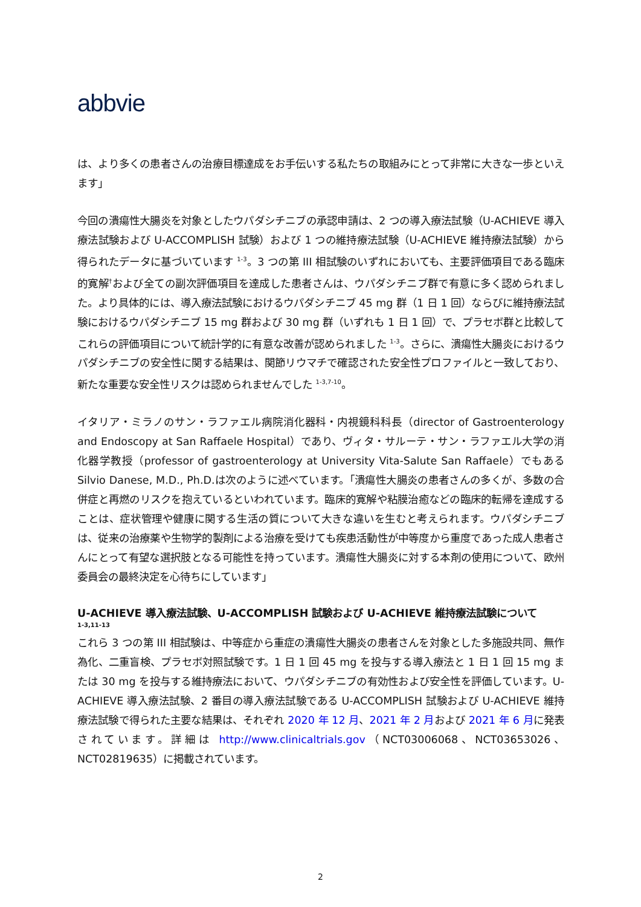abbvie
は、より多くの患者さんの治療目標達成をお手伝いする私たちの取組みにとって非常に大きな一歩といえます」
今回の潰瘍性大腸炎を対象としたウパダシチニブの承認申請は、2 つの導入療法試験（U-ACHIEVE 導入療法試験および U-ACCOMPLISH 試験）および 1 つの維持療法試験（U-ACHIEVE 維持療法試験）から得られたデータに基づいています <sup>1-3</sup>。3 つの第 III 相試験のいずれにおいても、主要評価項目である臨床的寛解<sup>†</sup>および全ての副次評価項目を達成した患者さんは、ウパダシチニブ群で有意に多く認められました。より具体的には、導入療法試験におけるウパダシチニブ 45 mg 群（1 日 1 回）ならびに維持療法試験におけるウパダシチニブ 15 mg 群および 30 mg 群（いずれも 1 日 1 回）で、プラセボ群と比較してこれらの評価項目について統計学的に有意な改善が認められました <sup>1-3</sup>。さらに、潰瘍性大腸炎におけるウパダシチニブの安全性に関する結果は、関節リウマチで確認された安全性プロファイルと一致しており、新たな重要な安全性リスクは認められませんでした <sup>1-3,7-10</sup>。
イタリア・ミラノのサン・ラファエル病院消化器科・内視鏡科科長（director of Gastroenterology and Endoscopy at San Raffaele Hospital）であり、ヴィタ・サルーテ・サン・ラファエル大学の消化器学教授（professor of gastroenterology at University Vita-Salute San Raffaele）でもある Silvio Danese, M.D., Ph.D.は次のように述べています。「潰瘍性大腸炎の患者さんの多くが、多数の合併症と再燃のリスクを抱えているといわれています。臨床的寛解や粘膜治癒などの臨床的転帰を達成することは、症状管理や健康に関する生活の質について大きな違いを生むと考えられます。ウパダシチニブは、従来の治療薬や生物学的製剤による治療を受けても疾患活動性が中等度から重度であった成人患者さんにとって有望な選択肢となる可能性を持っています。潰瘍性大腸炎に対する本剤の使用について、欧州委員会の最終決定を心待ちにしています」
U-ACHIEVE 導入療法試験、U-ACCOMPLISH 試験および U-ACHIEVE 維持療法試験について
1-3,11-13
これら 3 つの第 III 相試験は、中等症から重症の潰瘍性大腸炎の患者さんを対象とした多施設共同、無作為化、二重盲検、プラセボ対照試験です。1 日 1 回 45 mg を投与する導入療法と 1 日 1 回 15 mg または 30 mg を投与する維持療法において、ウパダシチニブの有効性および安全性を評価しています。U-ACHIEVE 導入療法試験、2 番目の導入療法試験である U-ACCOMPLISH 試験および U-ACHIEVE 維持療法試験で得られた主要な結果は、それぞれ 2020 年 12 月、2021 年 2 月および 2021 年 6 月に発表されています。詳細は http://www.clinicaltrials.gov（NCT03006068、NCT03653026、NCT02819635）に掲載されています。
2